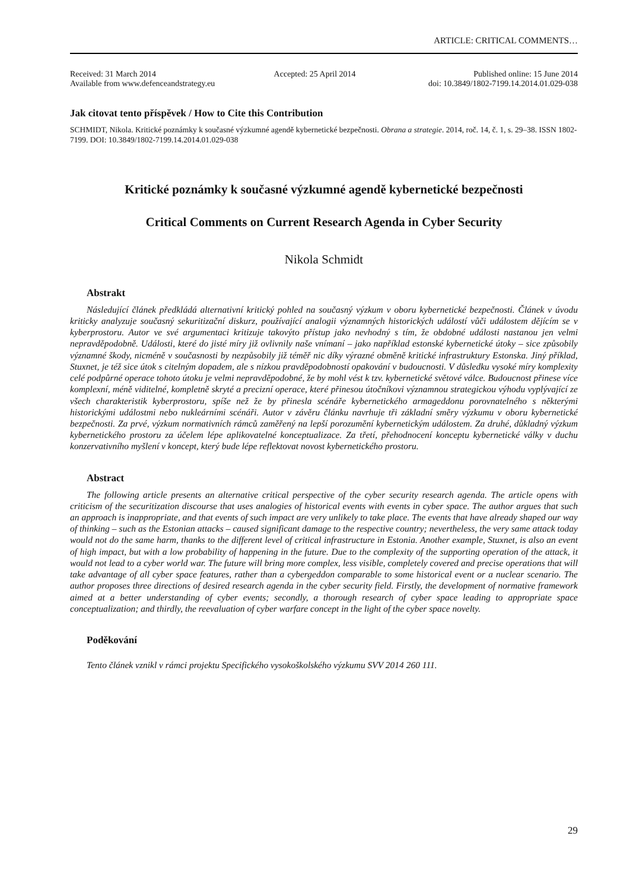ARTICLE: CRITICAL COMMENTS…
Received: 31 March 2014 Accepted: 25 April 2014 Published online: 15 June 2014
Available from www.defenceandstrategy.eu doi: 10.3849/1802-7199.14.2014.01.029-038
Jak citovat tento příspěvek / How to Cite this Contribution
SCHMIDT, Nikola. Kritické poznámky k současné výzkumné agendě kybernetické bezpečnosti. Obrana a strategie. 2014, roč. 14, č. 1, s. 29–38. ISSN 1802-7199. DOI: 10.3849/1802-7199.14.2014.01.029-038
Kritické poznámky k současné výzkumné agendě kybernetické bezpečnosti
Critical Comments on Current Research Agenda in Cyber Security
Nikola Schmidt
Abstrakt
Následující článek předkládá alternativní kritický pohled na současný výzkum v oboru kybernetické bezpečnosti. Článek v úvodu kriticky analyzuje současný sekuritizační diskurz, používající analogii významných historických událostí vůči událostem dějícím se v kyberprostoru. Autor ve své argumentaci kritizuje takovýto přístup jako nevhodný s tím, že obdobné události nastanou jen velmi nepravděpodobně. Události, které do jisté míry již ovlivnily naše vnímaní – jako například estonské kybernetické útoky – sice způsobily významné škody, nicméně v současnosti by nezpůsobily již téměř nic díky výrazné obměně kritické infrastruktury Estonska. Jiný příklad, Stuxnet, je též sice útok s citelným dopadem, ale s nízkou pravděpodobností opakování v budoucnosti. V důsledku vysoké míry komplexity celé podpůrné operace tohoto útoku je velmi nepravděpodobné, že by mohl vést k tzv. kybernetické světové válce. Budoucnost přinese více komplexní, méně viditelné, kompletně skryté a precizní operace, které přinesou útočníkovi významnou strategickou výhodu vyplývající ze všech charakteristik kyberprostoru, spíše než že by přinesla scénáře kybernetického armageddonu porovnatelného s některými historickými událostmi nebo nukleárními scénáři. Autor v závěru článku navrhuje tři základní směry výzkumu v oboru kybernetické bezpečnosti. Za prvé, výzkum normativních rámců zaměřený na lepší porozumění kybernetickým událostem. Za druhé, důkladný výzkum kybernetického prostoru za účelem lépe aplikovatelné konceptualizace. Za třetí, přehodnocení konceptu kybernetické války v duchu konzervativního myšlení v koncept, který bude lépe reflektovat novost kybernetického prostoru.
Abstract
The following article presents an alternative critical perspective of the cyber security research agenda. The article opens with criticism of the securitization discourse that uses analogies of historical events with events in cyber space. The author argues that such an approach is inappropriate, and that events of such impact are very unlikely to take place. The events that have already shaped our way of thinking – such as the Estonian attacks – caused significant damage to the respective country; nevertheless, the very same attack today would not do the same harm, thanks to the different level of critical infrastructure in Estonia. Another example, Stuxnet, is also an event of high impact, but with a low probability of happening in the future. Due to the complexity of the supporting operation of the attack, it would not lead to a cyber world war. The future will bring more complex, less visible, completely covered and precise operations that will take advantage of all cyber space features, rather than a cybergeddon comparable to some historical event or a nuclear scenario. The author proposes three directions of desired research agenda in the cyber security field. Firstly, the development of normative framework aimed at a better understanding of cyber events; secondly, a thorough research of cyber space leading to appropriate space conceptualization; and thirdly, the reevaluation of cyber warfare concept in the light of the cyber space novelty.
Poděkování
Tento článek vznikl v rámci projektu Specifického vysokoškolského výzkumu SVV 2014 260 111.
29